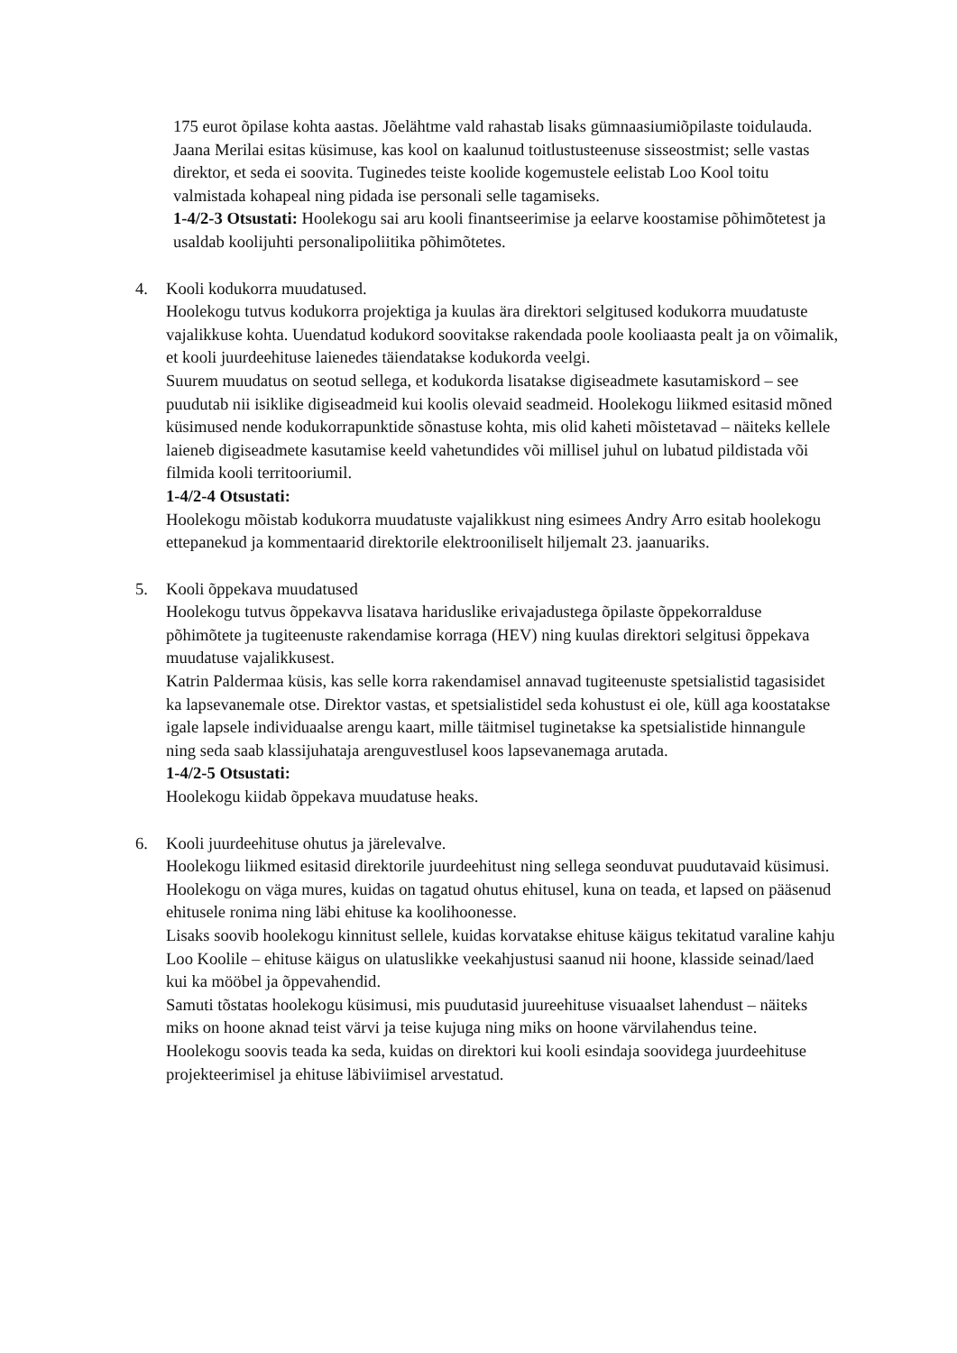175 eurot õpilase kohta aastas. Jõelähtme vald rahastab lisaks gümnaasiumiõpilaste toidulauda.
Jaana Merilai esitas küsimuse, kas kool on kaalunud toitlustusteenuse sisseostmist; selle vastas direktor, et seda ei soovita. Tuginedes teiste koolide kogemustele eelistab Loo Kool toitu valmistada kohapeal ning pidada ise personali selle tagamiseks.
1-4/2-3 Otsustati: Hoolekogu sai aru kooli finantseerimise ja eelarve koostamise põhimõtetest ja usaldab koolijuhti personalipoliitika põhimõtetes.
4. Kooli kodukorra muudatused.
Hoolekogu tutvus kodukorra projektiga ja kuulas ära direktori selgitused kodukorra muudatuste vajalikkuse kohta. Uuendatud kodukord soovitakse rakendada poole kooliaasta pealt ja on võimalik, et kooli juurdeehituse laienedes täiendatakse kodukorda veelgi.
Suurem muudatus on seotud sellega, et kodukorda lisatakse digiseadmete kasutamiskord – see puudutab nii isiklike digiseadmeid kui koolis olevaid seadmeid. Hoolekogu liikmed esitasid mõned küsimused nende kodukorrapunktide sõnastuse kohta, mis olid kaheti mõistetavad – näiteks kellele laieneb digiseadmete kasutamise keeld vahetundides või millisel juhul on lubatud pildistada või filmida kooli territooriumil.
1-4/2-4 Otsustati:
Hoolekogu mõistab kodukorra muudatuste vajalikkust ning esimees Andry Arro esitab hoolekogu ettepanekud ja kommentaarid direktorile elektrooniliselt hiljemalt 23. jaanuariks.
5. Kooli õppekava muudatused
Hoolekogu tutvus õppekavva lisatava hariduslike erivajadustega õpilaste õppekorralduse põhimõtete ja tugiteenuste rakendamise korraga (HEV) ning kuulas direktori selgitusi õppekava muudatuse vajalikkusest.
Katrin Paldermaa küsis, kas selle korra rakendamisel annavad tugiteenuste spetsialistid tagasisidet ka lapsevanemale otse. Direktor vastas, et spetsialistidel seda kohustust ei ole, küll aga koostatakse igale lapsele individuaalse arengu kaart, mille täitmisel tuginetakse ka spetsialistide hinnangule ning seda saab klassijuhataja arenguvestlusel koos lapsevanemaga arutada.
1-4/2-5 Otsustati:
Hoolekogu kiidab õppekava muudatuse heaks.
6. Kooli juurdeehituse ohutus ja järelevalve.
Hoolekogu liikmed esitasid direktorile juurdeehitust ning sellega seonduvat puudutavaid küsimusi. Hoolekogu on väga mures, kuidas on tagatud ohutus ehitusel, kuna on teada, et lapsed on pääsenud ehitusele ronima ning läbi ehituse ka koolihoonesse.
Lisaks soovib hoolekogu kinnitust sellele, kuidas korvatakse ehituse käigus tekitatud varaline kahju Loo Koolile – ehituse käigus on ulatuslikke veekahjustusi saanud nii hoone, klasside seinad/laed kui ka mööbel ja õppevahendid.
Samuti tõstatas hoolekogu küsimusi, mis puudutasid juureehituse visuaalset lahendust – näiteks miks on hoone aknad teist värvi ja teise kujuga ning miks on hoone värvilahendus teine.
Hoolekogu soovis teada ka seda, kuidas on direktori kui kooli esindaja soovidega juurdeehituse projekteerimisel ja ehituse läbiviimisel arvestatud.